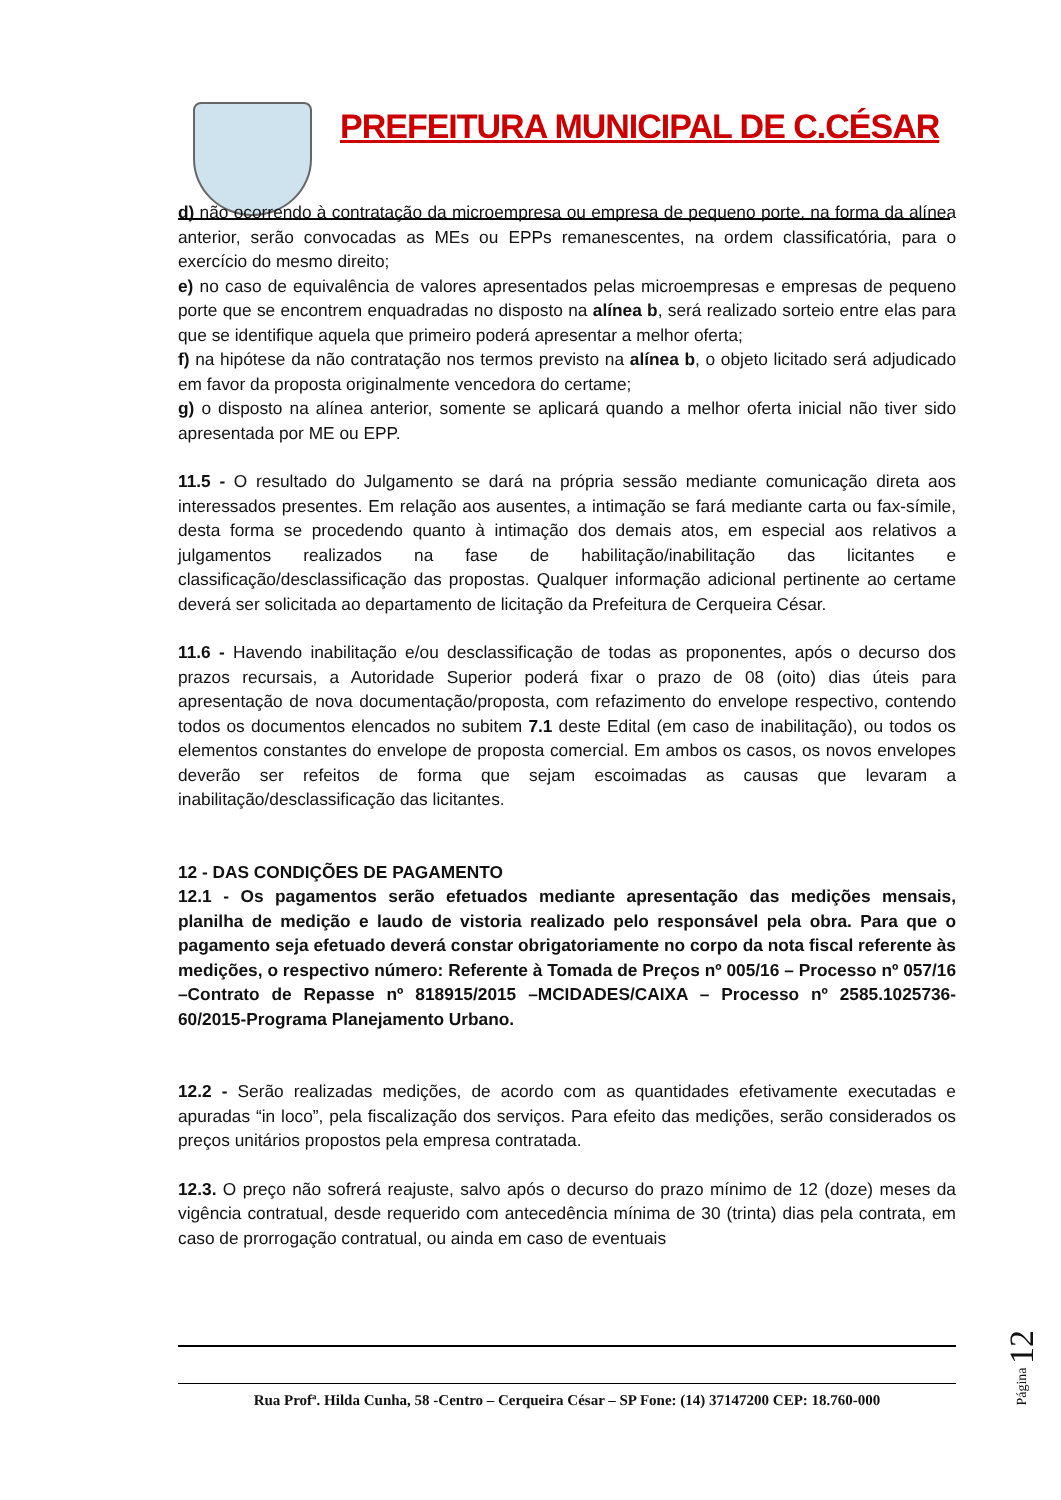PREFEITURA MUNICIPAL DE C.CÉSAR
d) não ocorrendo à contratação da microempresa ou empresa de pequeno porte, na forma da alínea anterior, serão convocadas as MEs ou EPPs remanescentes, na ordem classificatória, para o exercício do mesmo direito;
e) no caso de equivalência de valores apresentados pelas microempresas e empresas de pequeno porte que se encontrem enquadradas no disposto na alínea b, será realizado sorteio entre elas para que se identifique aquela que primeiro poderá apresentar a melhor oferta;
f) na hipótese da não contratação nos termos previsto na alínea b, o objeto licitado será adjudicado em favor da proposta originalmente vencedora do certame;
g) o disposto na alínea anterior, somente se aplicará quando a melhor oferta inicial não tiver sido apresentada por ME ou EPP.
11.5 - O resultado do Julgamento se dará na própria sessão mediante comunicação direta aos interessados presentes. Em relação aos ausentes, a intimação se fará mediante carta ou fax-símile, desta forma se procedendo quanto à intimação dos demais atos, em especial aos relativos a julgamentos realizados na fase de habilitação/inabilitação das licitantes e classificação/desclassificação das propostas. Qualquer informação adicional pertinente ao certame deverá ser solicitada ao departamento de licitação da Prefeitura de Cerqueira César.
11.6 - Havendo inabilitação e/ou desclassificação de todas as proponentes, após o decurso dos prazos recursais, a Autoridade Superior poderá fixar o prazo de 08 (oito) dias úteis para apresentação de nova documentação/proposta, com refazimento do envelope respectivo, contendo todos os documentos elencados no subitem 7.1 deste Edital (em caso de inabilitação), ou todos os elementos constantes do envelope de proposta comercial. Em ambos os casos, os novos envelopes deverão ser refeitos de forma que sejam escoimadas as causas que levaram a inabilitação/desclassificação das licitantes.
12 - DAS CONDIÇÕES DE PAGAMENTO
12.1 - Os pagamentos serão efetuados mediante apresentação das medições mensais, planilha de medição e laudo de vistoria realizado pelo responsável pela obra. Para que o pagamento seja efetuado deverá constar obrigatoriamente no corpo da nota fiscal referente às medições, o respectivo número: Referente à Tomada de Preços nº 005/16 – Processo nº 057/16 –Contrato de Repasse nº 818915/2015 –MCIDADES/CAIXA – Processo nº 2585.1025736-60/2015-Programa Planejamento Urbano.
12.2 - Serão realizadas medições, de acordo com as quantidades efetivamente executadas e apuradas “in loco”, pela fiscalização dos serviços. Para efeito das medições, serão considerados os preços unitários propostos pela empresa contratada.
12.3. O preço não sofrerá reajuste, salvo após o decurso do prazo mínimo de 12 (doze) meses da vigência contratual, desde requerido com antecedência mínima de 30 (trinta) dias pela contrata, em caso de prorrogação contratual, ou ainda em caso de eventuais
Rua Profª. Hilda Cunha, 58 -Centro – Cerqueira César – SP Fone: (14) 37147200 CEP: 18.760-000
Página 12